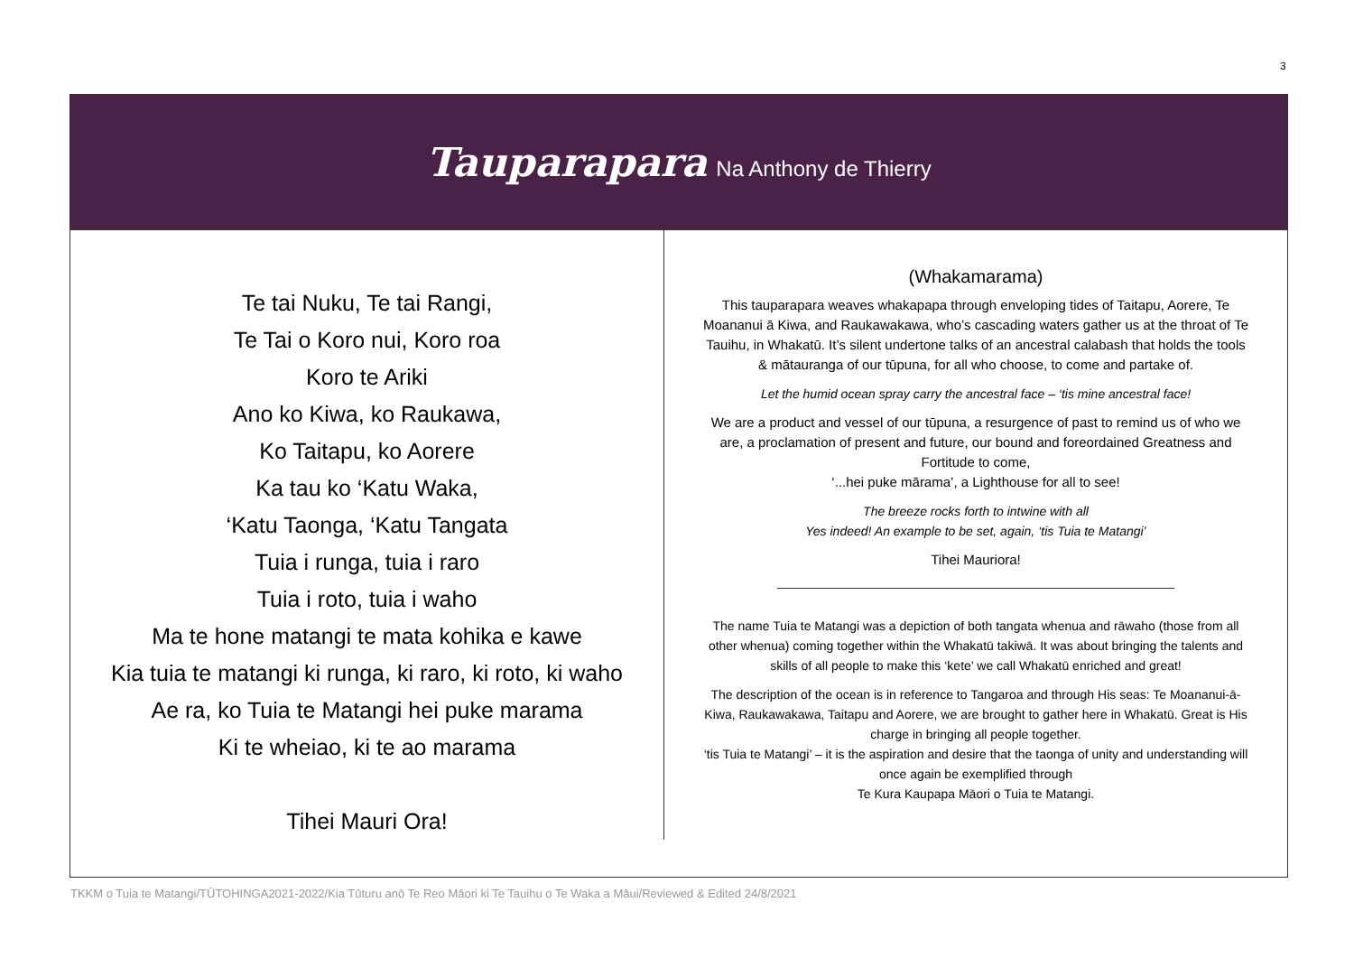3
Tauparapara Na Anthony de Thierry
| Te tai Nuku, Te tai Rangi, Te Tai o Koro nui, Koro roa Koro te Ariki Ano ko Kiwa, ko Raukawa, Ko Taitapu, ko Aorere Ka tau ko ‘Katu Waka, ‘Katu Taonga, ‘Katu Tangata Tuia i runga, tuia i raro Tuia i roto, tuia i waho Ma te hone matangi te mata kohika e kawe Kia tuia te matangi ki runga, ki raro, ki roto, ki waho Ae ra, ko Tuia te Matangi hei puke marama Ki te wheiao, ki te ao marama Tihei Mauri Ora! | (Whakamarama) This tauparapara weaves whakapapa through enveloping tides of Taitapu, Aorere, Te Moananui ā Kiwa, and Raukawakawa, who’s cascading waters gather us at the throat of Te Tauihu, in Whakatū. It’s silent undertone talks of an ancestral calabash that holds the tools & mātauranga of our tūpuna, for all who choose, to come and partake of. Let the humid ocean spray carry the ancestral face – ‘tis mine ancestral face! We are a product and vessel of our tūpuna, a resurgence of past to remind us of who we are, a proclamation of present and future, our bound and foreordained Greatness and Fortitude to come, ‘...hei puke mārama’, a Lighthouse for all to see! The breeze rocks forth to intwine with all Yes indeed! An example to be set, again, ‘tis Tuia te Matangi’ Tihei Mauriora! The name Tuia te Matangi was a depiction of both tangata whenua and rāwaho (those from all other whenua) coming together within the Whakatū takiwā. It was about bringing the talents and skills of all people to make this ‘kete’ we call Whakatū enriched and great! The description of the ocean is in reference to Tangaroa and through His seas: Te Moananui-ā-Kiwa, Raukawakawa, Taitapu and Aorere, we are brought to gather here in Whakatū. Great is His charge in bringing all people together. ‘tis Tuia te Matangi’ – it is the aspiration and desire that the taonga of unity and understanding will once again be exemplified through Te Kura Kaupapa Māori o Tuia te Matangi. |
TKKM o Tuia te Matangi/TŪTOHINGA2021-2022/Kia Tūturu anō Te Reo Māori ki Te Tauihu o Te Waka a Māui/Reviewed & Edited 24/8/2021